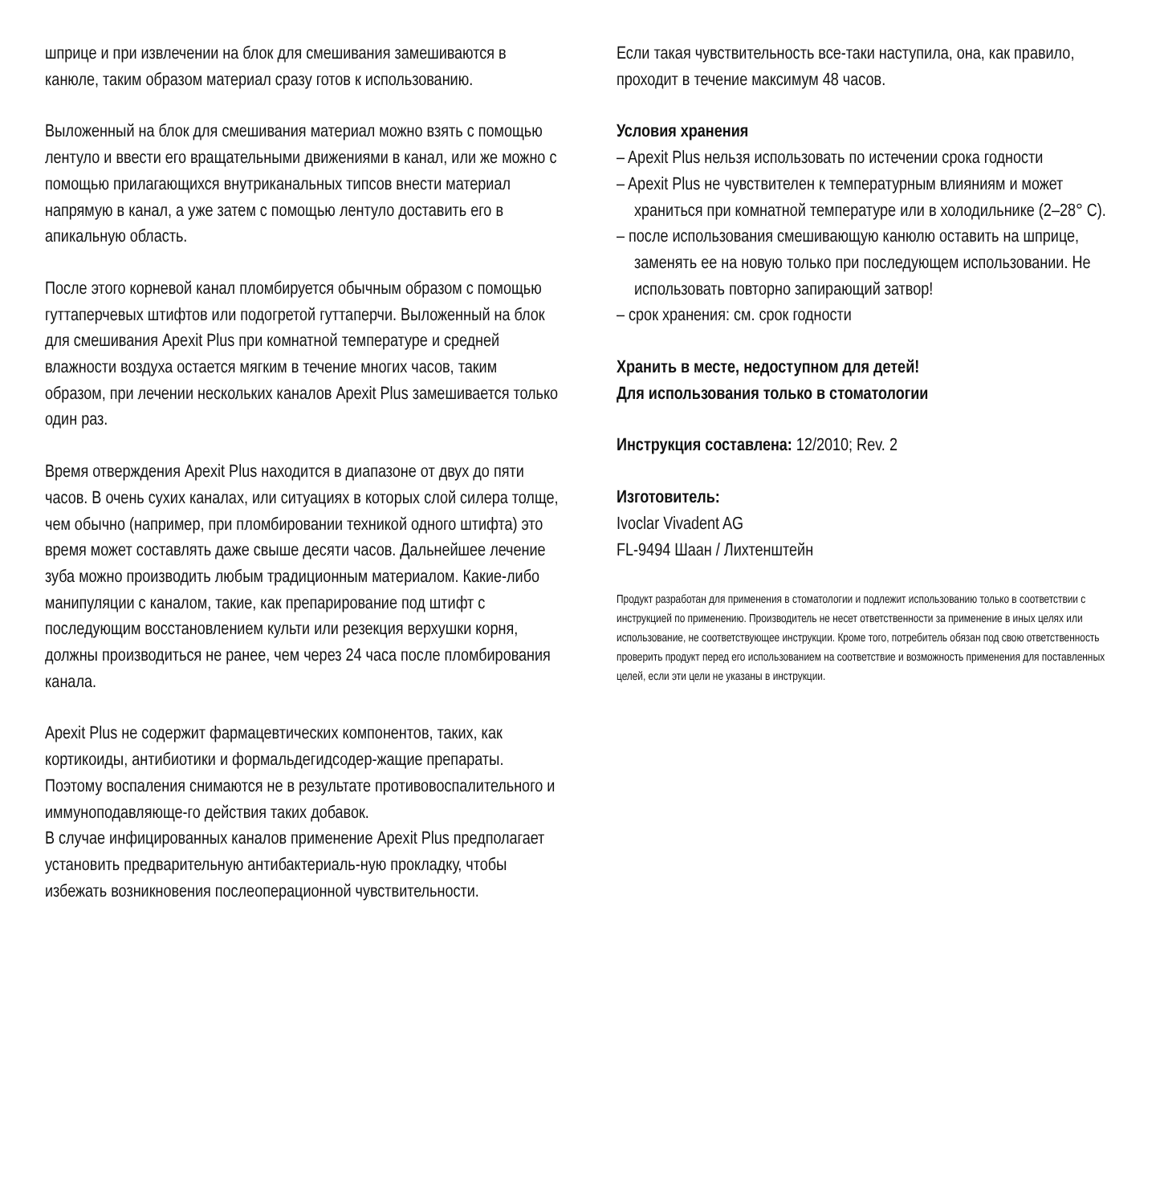шприце и при извлечении на блок для смешивания замешиваются в канюле, таким образом материал сразу готов к использованию.
Выложенный на блок для смешивания материал можно взять с помощью лентуло и ввести его вращательными движениями в канал, или же можно с помощью прилагающихся внутриканальных типсов внести материал напрямую в канал, а уже затем с помощью лентуло доставить его в апикальную область.
После этого корневой канал пломбируется обычным образом с помощью гуттаперчевых штифтов или подогретой гуттаперчи. Выложенный на блок для смешивания Apexit Plus при комнатной температуре и средней влажности воздуха остается мягким в течение многих часов, таким образом, при лечении нескольких каналов Apexit Plus замешивается только один раз.
Время отверждения Apexit Plus находится в диапазоне от двух до пяти часов. В очень сухих каналах, или ситуациях в которых слой силера толще, чем обычно (например, при пломбировании техникой одного штифта) это время может составлять даже свыше десяти часов. Дальнейшее лечение зуба можно производить любым традиционным материалом. Какие-либо манипуляции с каналом, такие, как препарирование под штифт с последующим восстановлением культи или резекция верхушки корня, должны производиться не ранее, чем через 24 часа после пломбирования канала.
Apexit Plus не содержит фармацевтических компонентов, таких, как кортикоиды, антибиотики и формальдегидсодер-жащие препараты. Поэтому воспаления снимаются не в результате противовоспалительного и иммуноподавляюще-го действия таких добавок.
В случае инфицированных каналов применение Apexit Plus предполагает установить предварительную антибактериаль-ную прокладку, чтобы избежать возникновения послеоперационной чувствительности.
Если такая чувствительность все-таки наступила, она, как правило, проходит в течение максимум 48 часов.
Условия хранения
– Apexit Plus нельзя использовать по истечении срока годности
– Apexit Plus не чувствителен к температурным влияниям и может храниться при комнатной температуре или в холодильнике (2–28° C).
– после использования смешивающую канюлю оставить на шприце, заменять ее на новую только при последующем использовании. Не использовать повторно запирающий затвор!
– срок хранения: см. срок годности
Хранить в месте, недоступном для детей!
Для использования только в стоматологии
Инструкция составлена: 12/2010; Rev. 2
Изготовитель:
Ivoclar Vivadent AG
FL-9494 Шаан / Лихтенштейн
Продукт разработан для применения в стоматологии и подлежит использованию только в соответствии с инструкцией по применению. Производитель не несет ответственности за применение в иных целях или использование, не соответствующее инструкции. Кроме того, потребитель обязан под свою ответственность проверить продукт перед его использованием на соответствие и возможность применения для поставленных целей, если эти цели не указаны в инструкции.